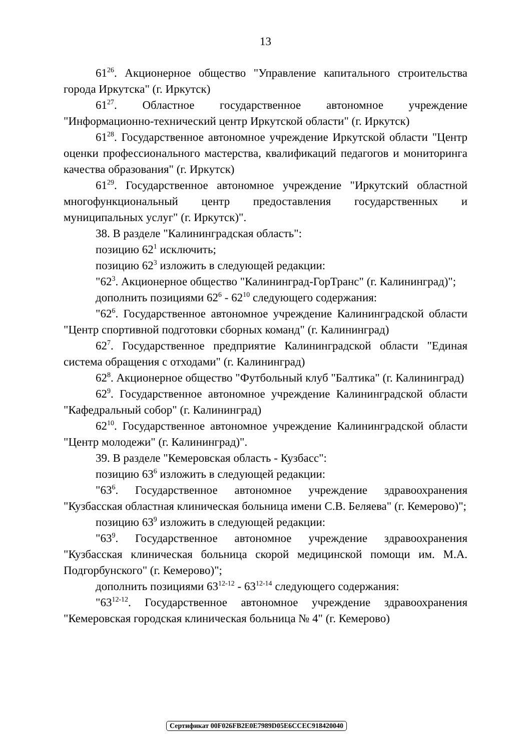13
61<sup>26</sup>. Акционерное общество "Управление капитального строительства города Иркутска" (г. Иркутск)
61<sup>27</sup>. Областное государственное автономное учреждение "Информационно-технический центр Иркутской области" (г. Иркутск)
61<sup>28</sup>. Государственное автономное учреждение Иркутской области "Центр оценки профессионального мастерства, квалификаций педагогов и мониторинга качества образования" (г. Иркутск)
61<sup>29</sup>. Государственное автономное учреждение "Иркутский областной многофункциональный центр предоставления государственных и муниципальных услуг" (г. Иркутск)".
38. В разделе "Калининградская область":
позицию 62<sup>1</sup> исключить;
позицию 62<sup>3</sup> изложить в следующей редакции:
"62<sup>3</sup>. Акционерное общество "Калининград-ГорТранс" (г. Калининград)";
дополнить позициями 62<sup>6</sup> - 62<sup>10</sup> следующего содержания:
"62<sup>6</sup>. Государственное автономное учреждение Калининградской области "Центр спортивной подготовки сборных команд" (г. Калининград)
62<sup>7</sup>. Государственное предприятие Калининградской области "Единая система обращения с отходами" (г. Калининград)
62<sup>8</sup>. Акционерное общество "Футбольный клуб "Балтика" (г. Калининград)
62<sup>9</sup>. Государственное автономное учреждение Калининградской области "Кафедральный собор" (г. Калининград)
62<sup>10</sup>. Государственное автономное учреждение Калининградской области "Центр молодежи" (г. Калининград)".
39. В разделе "Кемеровская область - Кузбасс":
позицию 63<sup>6</sup> изложить в следующей редакции:
"63<sup>6</sup>. Государственное автономное учреждение здравоохранения "Кузбасская областная клиническая больница имени С.В. Беляева" (г. Кемерово)";
позицию 63<sup>9</sup> изложить в следующей редакции:
"63<sup>9</sup>. Государственное автономное учреждение здравоохранения "Кузбасская клиническая больница скорой медицинской помощи им. М.А. Подгорбунского" (г. Кемерово)";
дополнить позициями 63<sup>12-12</sup> - 63<sup>12-14</sup> следующего содержания:
"63<sup>12-12</sup>. Государственное автономное учреждение здравоохранения "Кемеровская городская клиническая больница № 4" (г. Кемерово)
Сертификат 00F026FB2E0E7989D05E6CCEC918420040